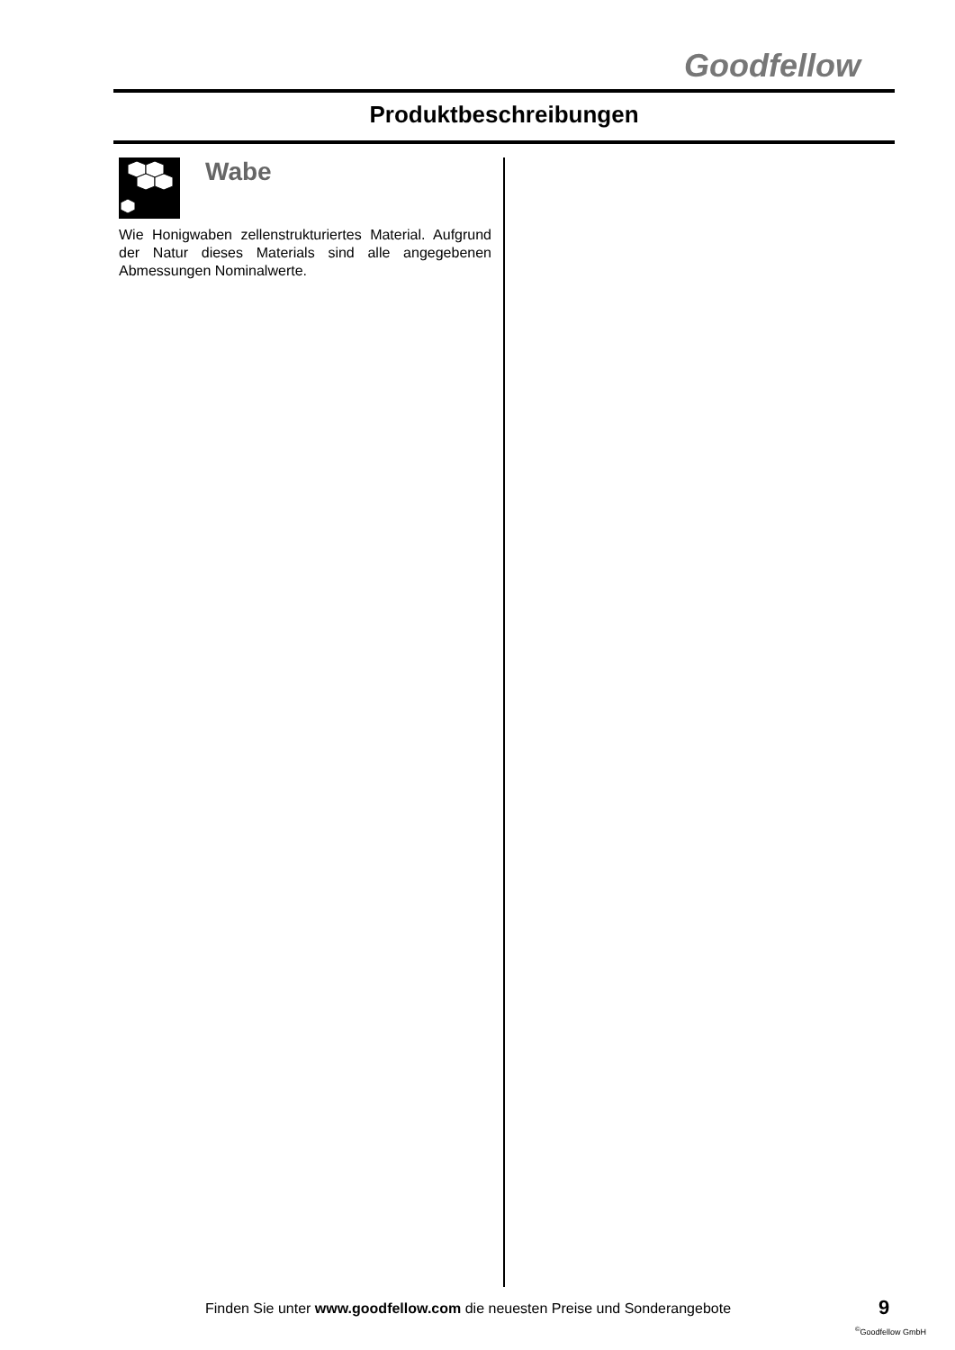Goodfellow
Produktbeschreibungen
Wabe
Wie Honigwaben zellenstrukturiertes Material. Aufgrund der Natur dieses Materials sind alle angegebenen Abmessungen Nominalwerte.
Finden Sie unter www.goodfellow.com die neuesten Preise und Sonderangebote
9
<sup>©</sup>Goodfellow GmbH